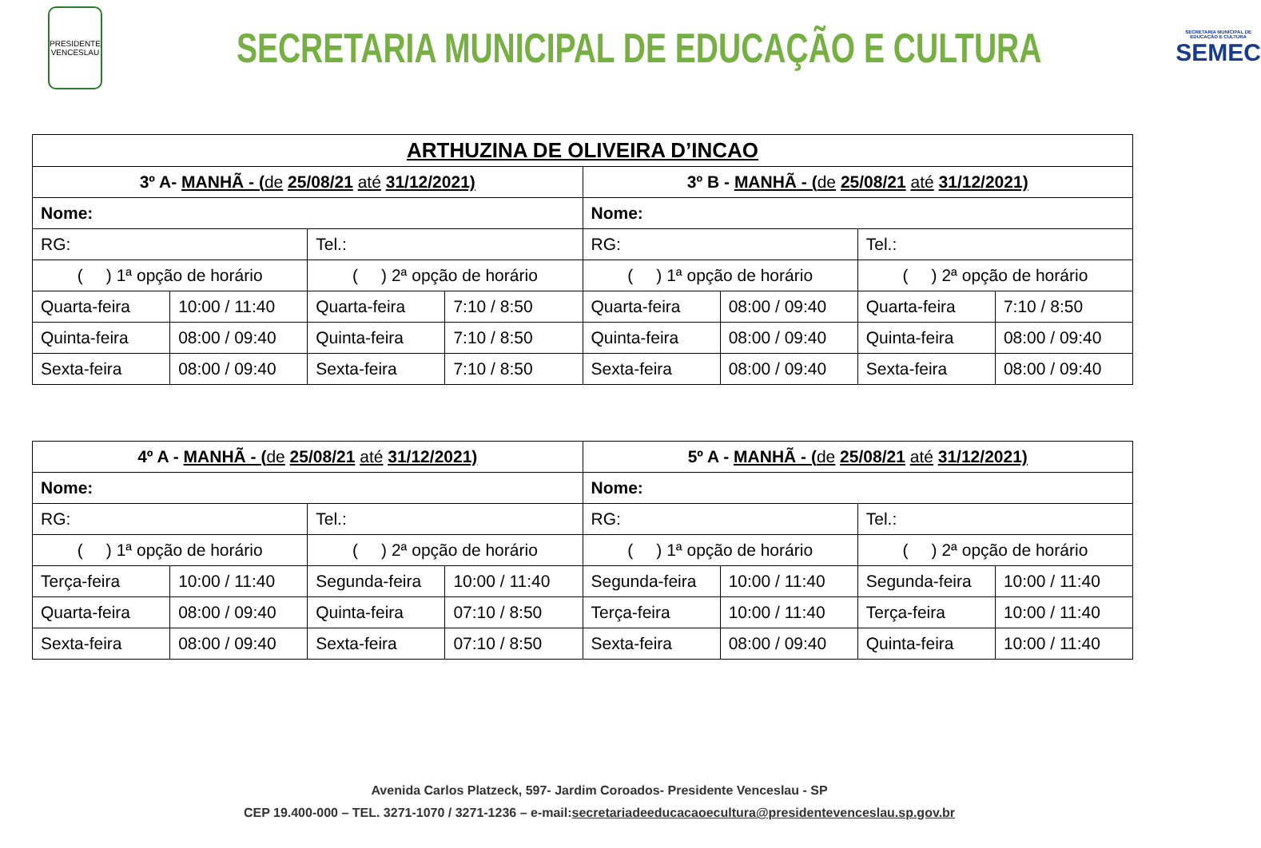PRESIDENTE VENCESLAU
SECRETARIA MUNICIPAL DE EDUCAÇÃO E CULTURA
SECRETARIA MUNICIPAL DE EDUCAÇÃO E CULTURA
SEMEC
| ARTHUZINA DE OLIVEIRA D’INCAO | | | | | | | |
| --- | --- | --- | --- | --- | --- | --- | --- |
| 3º A- MANHÃ - ( de 25/08/21 até 31/12/2021) | | | | 3º B - MANHÃ - ( de 25/08/21 até 31/12/2021) | | | |
| Nome: | | | | Nome: | | | |
| RG: | | Tel.: | | RG: | | Tel.: | |
| ( ) 1ª opção de horário | | ( ) 2ª opção de horário | | ( ) 1ª opção de horário | | ( ) 2ª opção de horário | |
| Quarta-feira | 10:00 / 11:40 | Quarta-feira | 7:10 / 8:50 | Quarta-feira | 08:00 / 09:40 | Quarta-feira | 7:10 / 8:50 |
| Quinta-feira | 08:00 / 09:40 | Quinta-feira | 7:10 / 8:50 | Quinta-feira | 08:00 / 09:40 | Quinta-feira | 08:00 / 09:40 |
| Sexta-feira | 08:00 / 09:40 | Sexta-feira | 7:10 / 8:50 | Sexta-feira | 08:00 / 09:40 | Sexta-feira | 08:00 / 09:40 |
| 4º A - MANHÃ - ( de 25/08/21 até 31/12/2021) | | | | 5º A - MANHÃ - ( de 25/08/21 até 31/12/2021) | | | |
| --- | --- | --- | --- | --- | --- | --- | --- |
| Nome: | | | | Nome: | | | |
| RG: | | Tel.: | | RG: | | Tel.: | |
| ( ) 1ª opção de horário | | ( ) 2ª opção de horário | | ( ) 1ª opção de horário | | ( ) 2ª opção de horário | |
| Terça-feira | 10:00 / 11:40 | Segunda-feira | 10:00 / 11:40 | Segunda-feira | 10:00 / 11:40 | Segunda-feira | 10:00 / 11:40 |
| Quarta-feira | 08:00 / 09:40 | Quinta-feira | 07:10 / 8:50 | Terça-feira | 10:00 / 11:40 | Terça-feira | 10:00 / 11:40 |
| Sexta-feira | 08:00 / 09:40 | Sexta-feira | 07:10 / 8:50 | Sexta-feira | 08:00 / 09:40 | Quinta-feira | 10:00 / 11:40 |
Avenida Carlos Platzeck, 597- Jardim Coroados- Presidente Venceslau - SP
CEP 19.400-000 – TEL. 3271-1070 / 3271-1236 – e-mail:secretariadeeducacaoecultura@presidenteven­ceslau.sp.gov.br